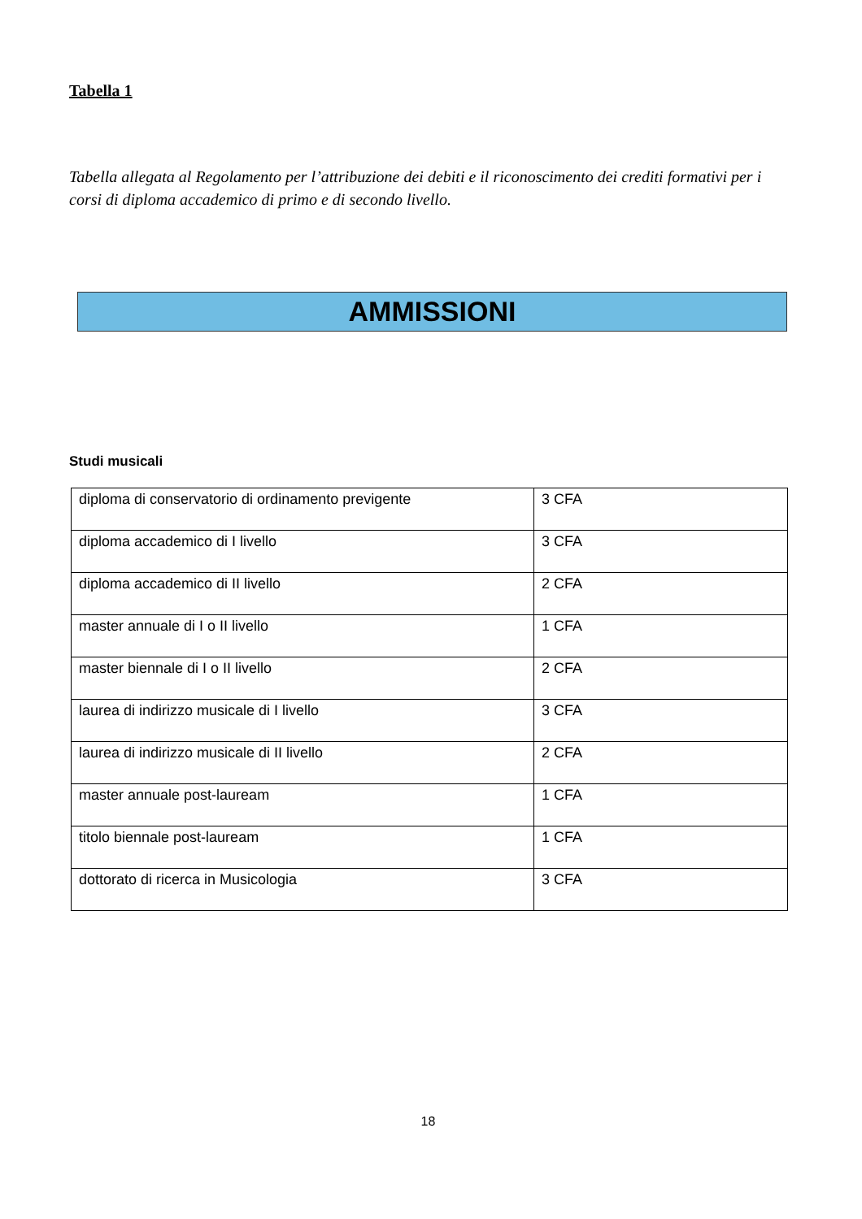Tabella 1
Tabella allegata al Regolamento per l’attribuzione dei debiti e il riconoscimento dei crediti formativi per i corsi di diploma accademico di primo e di secondo livello.
AMMISSIONI
Studi musicali
| diploma di conservatorio di ordinamento previgente | 3 CFA |
| diploma accademico di I livello | 3 CFA |
| diploma accademico di II livello | 2 CFA |
| master annuale di I o II livello | 1 CFA |
| master biennale di I o II livello | 2 CFA |
| laurea di indirizzo musicale di I livello | 3 CFA |
| laurea di indirizzo musicale di II livello | 2 CFA |
| master annuale post-lauream | 1 CFA |
| titolo biennale post-lauream | 1 CFA |
| dottorato di ricerca in Musicologia | 3 CFA |
18